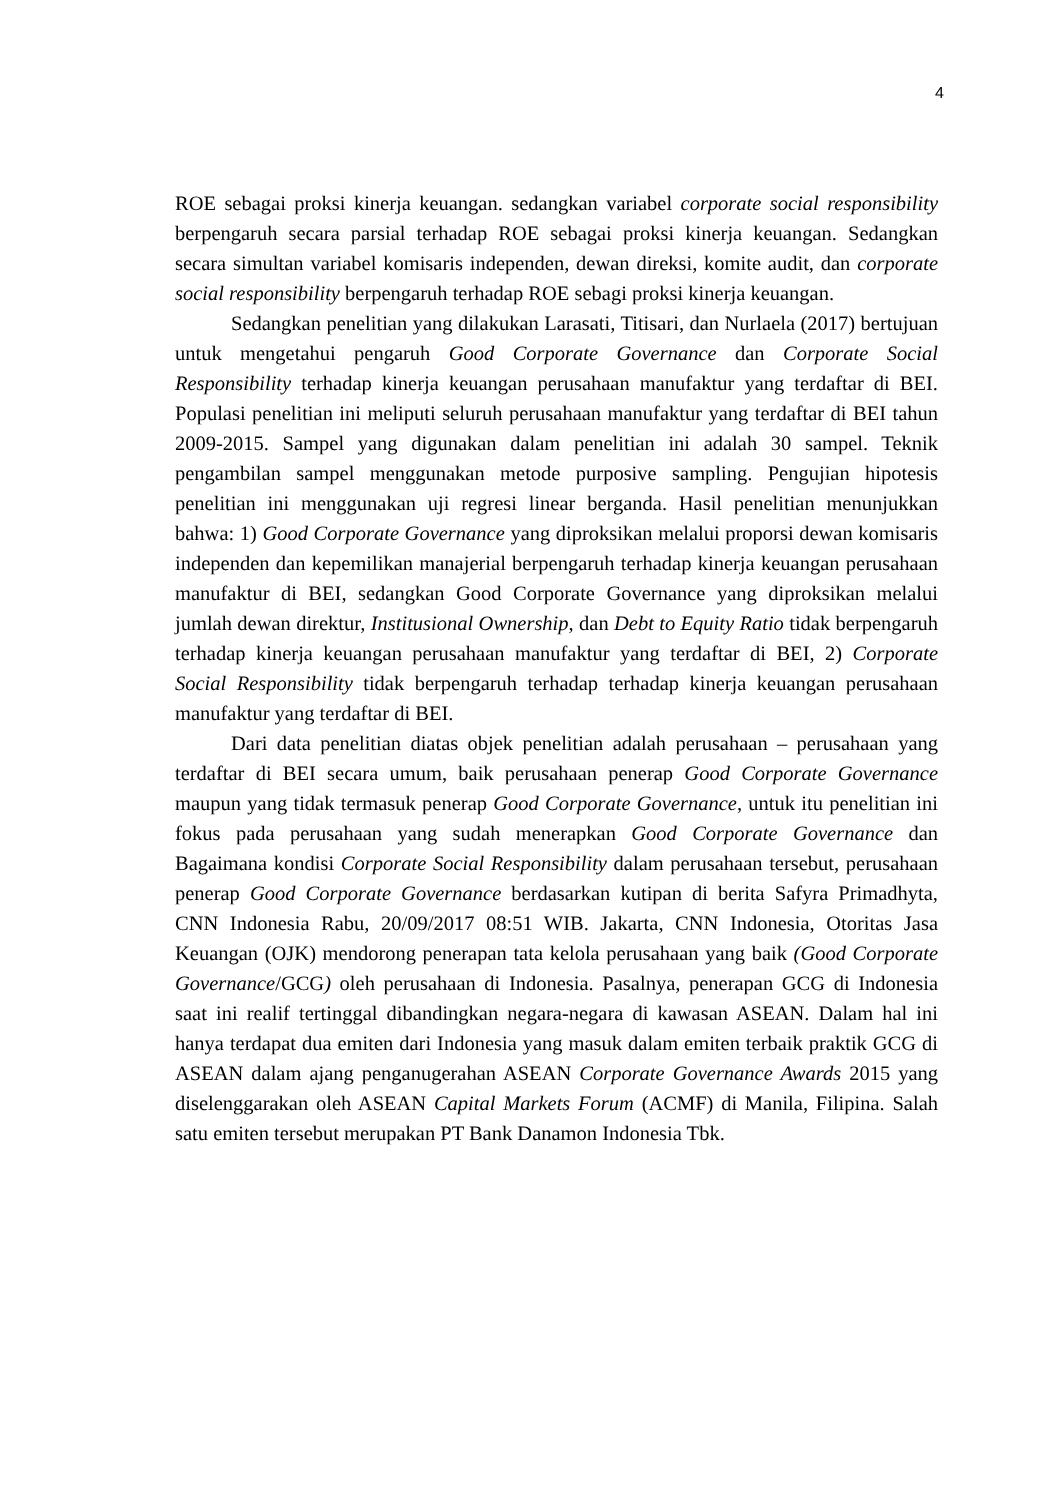4
ROE sebagai proksi kinerja keuangan. sedangkan variabel corporate social responsibility berpengaruh secara parsial terhadap ROE sebagai proksi kinerja keuangan. Sedangkan secara simultan variabel komisaris independen, dewan direksi, komite audit, dan corporate social responsibility berpengaruh terhadap ROE sebagi proksi kinerja keuangan.
Sedangkan penelitian yang dilakukan Larasati, Titisari, dan Nurlaela (2017) bertujuan untuk mengetahui pengaruh Good Corporate Governance dan Corporate Social Responsibility terhadap kinerja keuangan perusahaan manufaktur yang terdaftar di BEI. Populasi penelitian ini meliputi seluruh perusahaan manufaktur yang terdaftar di BEI tahun 2009-2015. Sampel yang digunakan dalam penelitian ini adalah 30 sampel. Teknik pengambilan sampel menggunakan metode purposive sampling. Pengujian hipotesis penelitian ini menggunakan uji regresi linear berganda. Hasil penelitian menunjukkan bahwa: 1) Good Corporate Governance yang diproksikan melalui proporsi dewan komisaris independen dan kepemilikan manajerial berpengaruh terhadap kinerja keuangan perusahaan manufaktur di BEI, sedangkan Good Corporate Governance yang diproksikan melalui jumlah dewan direktur, Institusional Ownership, dan Debt to Equity Ratio tidak berpengaruh terhadap kinerja keuangan perusahaan manufaktur yang terdaftar di BEI, 2) Corporate Social Responsibility tidak berpengaruh terhadap terhadap kinerja keuangan perusahaan manufaktur yang terdaftar di BEI.
Dari data penelitian diatas objek penelitian adalah perusahaan – perusahaan yang terdaftar di BEI secara umum, baik perusahaan penerap Good Corporate Governance maupun yang tidak termasuk penerap Good Corporate Governance, untuk itu penelitian ini fokus pada perusahaan yang sudah menerapkan Good Corporate Governance dan Bagaimana kondisi Corporate Social Responsibility dalam perusahaan tersebut, perusahaan penerap Good Corporate Governance berdasarkan kutipan di berita Safyra Primadhyta, CNN Indonesia Rabu, 20/09/2017 08:51 WIB. Jakarta, CNN Indonesia, Otoritas Jasa Keuangan (OJK) mendorong penerapan tata kelola perusahaan yang baik (Good Corporate Governance/GCG) oleh perusahaan di Indonesia. Pasalnya, penerapan GCG di Indonesia saat ini realif tertinggal dibandingkan negara-negara di kawasan ASEAN. Dalam hal ini hanya terdapat dua emiten dari Indonesia yang masuk dalam emiten terbaik praktik GCG di ASEAN dalam ajang penganugerahan ASEAN Corporate Governance Awards 2015 yang diselenggarakan oleh ASEAN Capital Markets Forum (ACMF) di Manila, Filipina. Salah satu emiten tersebut merupakan PT Bank Danamon Indonesia Tbk.